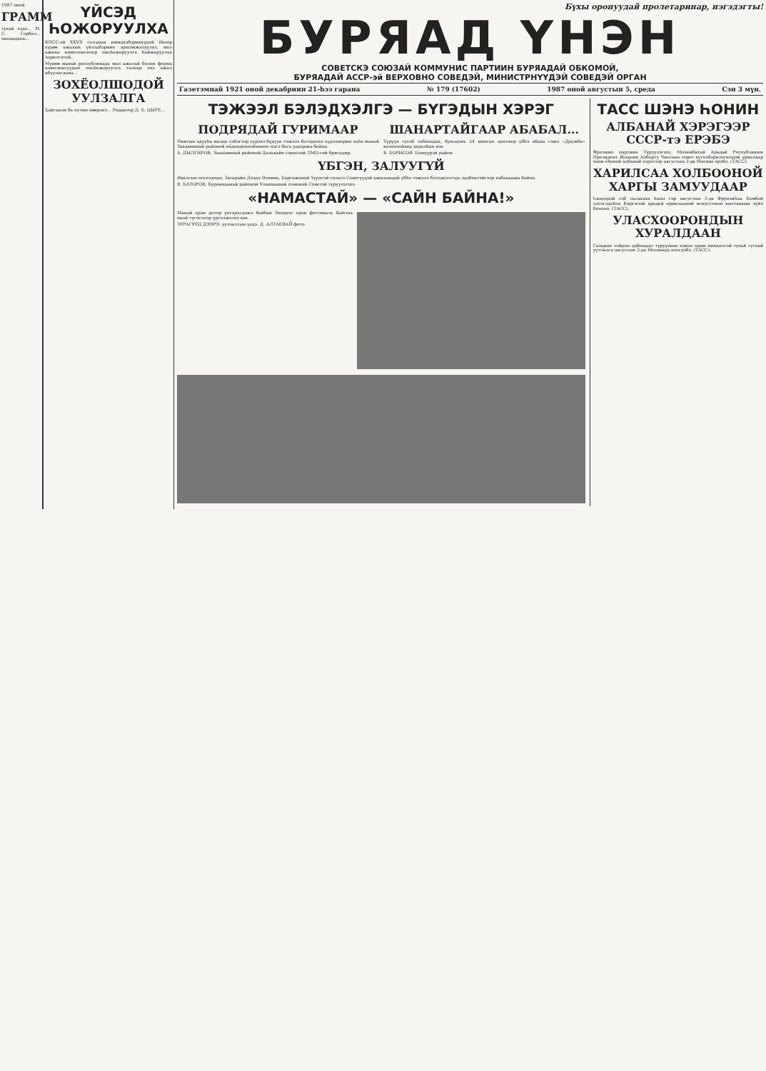1987 оной
ГРАММ
тухай хэдэ... М. С. Горбач... океандахи...
ҮЙСЭД ҺОЖОРУУЛХА
КПСС-эй XXVII съездын шиидхэбэринүүдэй ёһоор хүдөө ажахын үйлэдбэриие эршэмжэлүүлхэ, мал ажахы комплексноор оньһожоруулга һайжаруулха зорилготой.
Мүнөө манай республикада мал ажалай болон ферма комплексүүдые оньһожоруулга талаар ехэ ажал ябуулагдана...
ЗОХЁОЛШОДОЙ УУЛЗАЛГА
Байгаали ба путин хөөрэнэ... Редактор Д. Б. ЦЫРЕ...
Бүхы оронуудай пролетаринар, нэгэдэгты!
БУРЯАД ҮНЭН
СОВЕТСКЭ СОЮЗАЙ КОММУНИС ПАРТИИН БУРЯАДАЙ ОБКОМОЙ,
БУРЯАДАЙ АССР-эй ВЕРХОВНО СОВЕДЭЙ, МИНИСТРНҮҮДЭЙ СОВЕДЭЙ ОРГАН
Газетэмнай 1921 оной декабриин 21-һээ гарана № 179 (17602) 1987 оной августын 5, среда Сэн 3 мүн.
ТЭЖЭЭЛ БЭЛЭДХЭЛГЭ — БҮГЭДЫН ХЭРЭГ
ПОДРЯДАЙ ГУРИМААР
Ниитын адууһа малда элбэгээр хүрэхэ бүдүүн тэжээл бэлэдхэхэ хүдэлмэрин хаһа манай Захааминай районой нёдондоноойхиноо нэгэ бага удааржа байна.
А. ДЫЛГИРОВ, Захааминай районой Далахайн совхозой ЛМО-гой бригадир.
ШАНАРТАЙГААР АБАБАЛ...
Түрүүн түсэб табихадаа, бухыдэнь 24 мянган центнер үбһэ абаха гэжэ «Дружба» колхозойхид харалһан юм.
В. БОРИСОВ. Бэшүүрэй район.
ҮБГЭН, ЗАЛУУГҮЙ
Ивалгын поселкодо, Загарайн Дээдэ-Элхиин, Баргажанай Үүрэгэй сельсэ Советүүдэй ажалшадай үбһэ тэжээл бэлэдхэлгэдэ эдэбхитэйгээр хабаадажа байна.
В. БАТОРОВ, Хурамхаанай районой Уланхаанай сомоной Советэй түрүүлэгшэ.
«НАМАСТАЙ» — «САЙН БАЙНА!»
Манай орон дотор үнгэрэгдэжэ байһан Энэдхэг орон фестиваль байгша оной түгэсэлэр үргэлжэлхэ юм.
ЗУРАГУУД ДЭЭРЭ: уулзалтын үедэ. Д. АЛТАЕВАЙ фото.
ТАСС ШЭНЭ ҺОНИН
АЛБАНАЙ ХЭРЭГЭЭР СССР-тэ ЕРЭБЭ
Фрелимо партиин Түрүүлэгшэ, Мозамбигай Арадай Республикын Президент Жоаким Алберту Чиссано совет хүтэлбэрилэгшэдэй уряалаар хани ёһоной албанай хэрэгээр августын 3-да Москва ерэбэ. (ТАСС).
ХАРИЛСАА ХОЛБООНОЙ ХАРГЫ ЗАМУУДААР
Һиндэрэй сэб сагаахан һэеы гэр августын 3-да Фрунзиһаа Бомбей элсэгэдэһэн Киргизэй арадай прикладной искусствын выставкын зүйл болоно. (ТАСС).
УЛАСХООРОНДЫН ХУРАЛДААН
Газарые тойрон дабшадаг түрүүшын хэмэл одые нииднэгэй тухай тусхай уулзалга августын 3-да Москвада нээгдэбэ. (ТАСС).